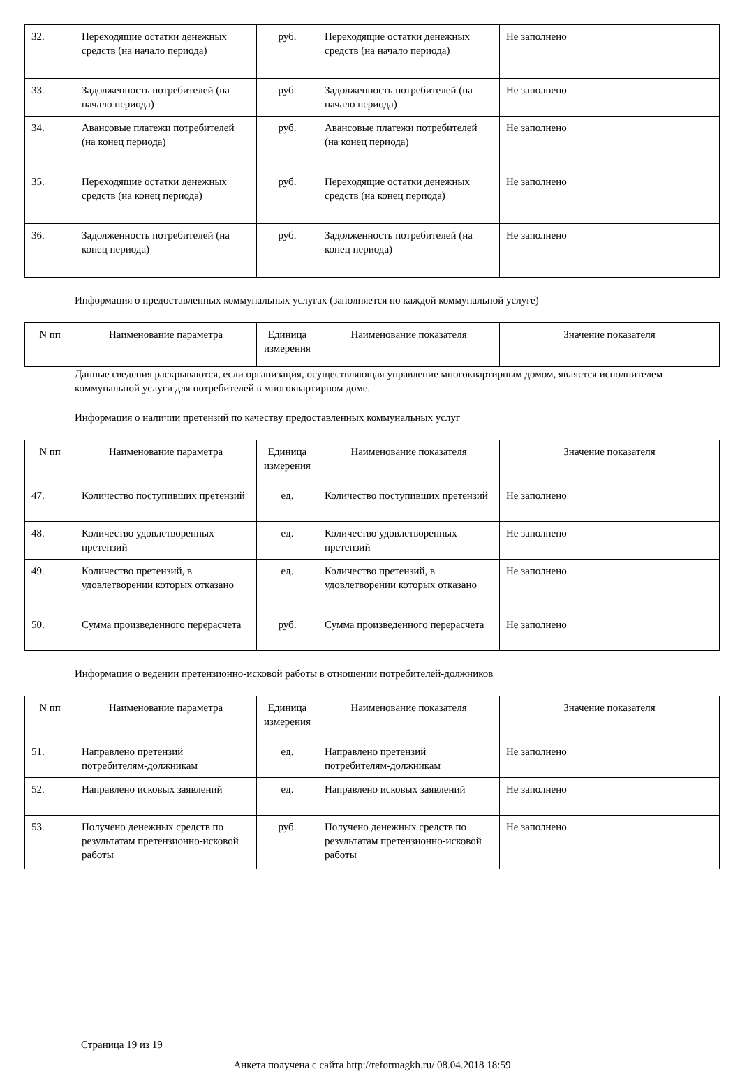| 32. | Переходящие остатки денежных средств (на начало периода) | руб. | Переходящие остатки денежных средств (на начало периода) | Не заполнено |
| 33. | Задолженность потребителей (на начало периода) | руб. | Задолженность потребителей (на начало периода) | Не заполнено |
| 34. | Авансовые платежи потребителей (на конец периода) | руб. | Авансовые платежи потребителей (на конец периода) | Не заполнено |
| 35. | Переходящие остатки денежных средств (на конец периода) | руб. | Переходящие остатки денежных средств (на конец периода) | Не заполнено |
| 36. | Задолженность потребителей (на конец периода) | руб. | Задолженность потребителей (на конец периода) | Не заполнено |
Информация о предоставленных коммунальных услугах (заполняется по каждой коммунальной услуге)
| N пп | Наименование параметра | Единица измерения | Наименование показателя | Значение показателя |
| --- | --- | --- | --- | --- |
Данные сведения раскрываются, если организация, осуществляющая управление многоквартирным домом, является исполнителем коммунальной услуги для потребителей в многоквартирном доме.
Информация о наличии претензий по качеству предоставленных коммунальных услуг
| N пп | Наименование параметра | Единица измерения | Наименование показателя | Значение показателя |
| --- | --- | --- | --- | --- |
| 47. | Количество поступивших претензий | ед. | Количество поступивших претензий | Не заполнено |
| 48. | Количество удовлетворенных претензий | ед. | Количество удовлетворенных претензий | Не заполнено |
| 49. | Количество претензий, в удовлетворении которых отказано | ед. | Количество претензий, в удовлетворении которых отказано | Не заполнено |
| 50. | Сумма произведенного перерасчета | руб. | Сумма произведенного перерасчета | Не заполнено |
Информация о ведении претензионно-исковой работы в отношении потребителей-должников
| N пп | Наименование параметра | Единица измерения | Наименование показателя | Значение показателя |
| --- | --- | --- | --- | --- |
| 51. | Направлено претензий потребителям-должникам | ед. | Направлено претензий потребителям-должникам | Не заполнено |
| 52. | Направлено исковых заявлений | ед. | Направлено исковых заявлений | Не заполнено |
| 53. | Получено денежных средств по результатам претензионно-исковой работы | руб. | Получено денежных средств по результатам претензионно-исковой работы | Не заполнено |
Страница 19 из 19
Анкета получена с сайта http://reformagkh.ru/ 08.04.2018 18:59